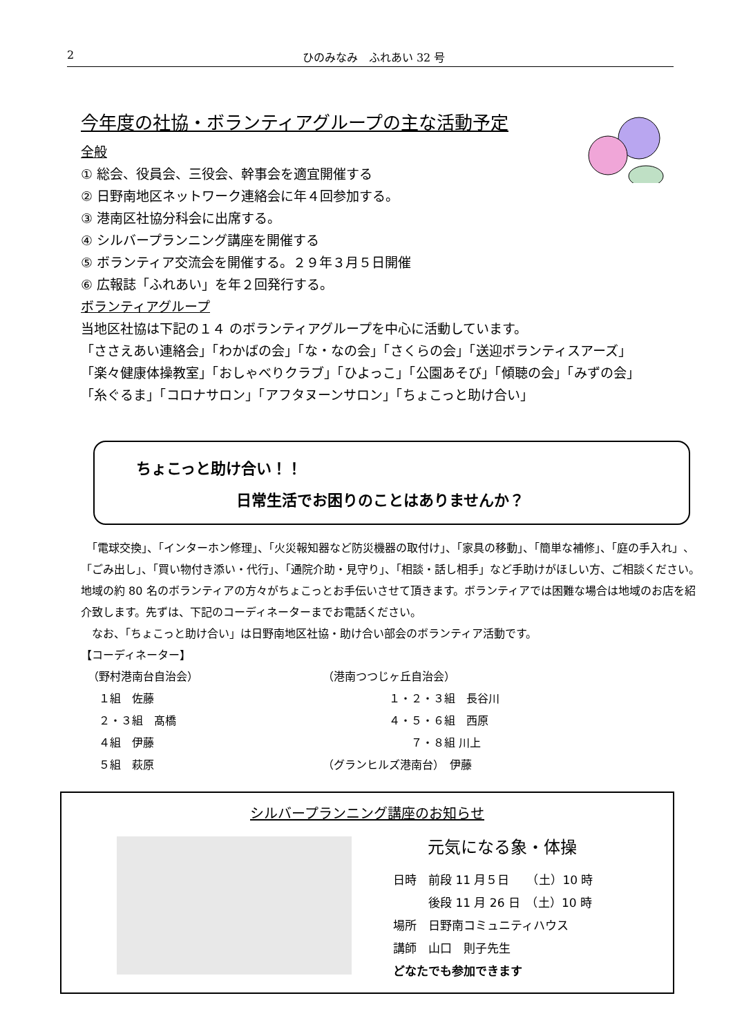2 ひのみなみ　ふれあい 32 号
今年度の社協・ボランティアグループの主な活動予定
全般
① 総会、役員会、三役会、幹事会を適宜開催する
② 日野南地区ネットワーク連絡会に年４回参加する。
③ 港南区社協分科会に出席する。
④ シルバープランニング講座を開催する
⑤ ボランティア交流会を開催する。２９年３月５日開催
⑥ 広報誌「ふれあい」を年２回発行する。
ボランティアグループ
当地区社協は下記の１４ のボランティアグループを中心に活動しています。
「ささえあい連絡会」「わかばの会」「な・なの会」「さくらの会」「送迎ボランティスアーズ」
「楽々健康体操教室」「おしゃべりクラブ」「ひよっこ」「公園あそび」「傾聴の会」「みずの会」
「糸ぐるま」「コロナサロン」「アフタヌーンサロン」「ちょこっと助け合い」
ちょこっと助け合い！！
日常生活でお困りのことはありませんか？
　「電球交換」、「インターホン修理」、「火災報知器など防災機器の取付け」、「家具の移動」、「簡単な補修」、「庭の手入れ」、「ごみ出し」、「買い物付き添い・代行」、「通院介助・見守り」、「相談・話し相手」など手助けがほしい方、ご相談ください。
地域の約 80 名のボランティアの方々がちょこっとお手伝いさせて頂きます。ボランティアでは困難な場合は地域のお店を紹介致します。先ずは、下記のコーディネーターまでお電話ください。
　なお、「ちょこっと助け合い」は日野南地区社協・助け合い部会のボランティア活動です。
【コーディネーター】
（野村港南台自治会）
　１組　佐藤
　２・３組　髙橋
　４組　伊藤
　５組　萩原
（港南つつじヶ丘自治会）
　　　　　　１・２・３組　長谷川
　　　　　　４・５・６組　西原
　　　　　　　　７・８組 川上
（グランヒルズ港南台）　伊藤
シルバープランニング講座のお知らせ
元気になる象・体操
日時　前段 11 月５日　　（土）10 時
　　　後段 11 月 26 日　（土）10 時
場所　日野南コミュニティハウス
講師　山口　則子先生
どなたでも参加できます